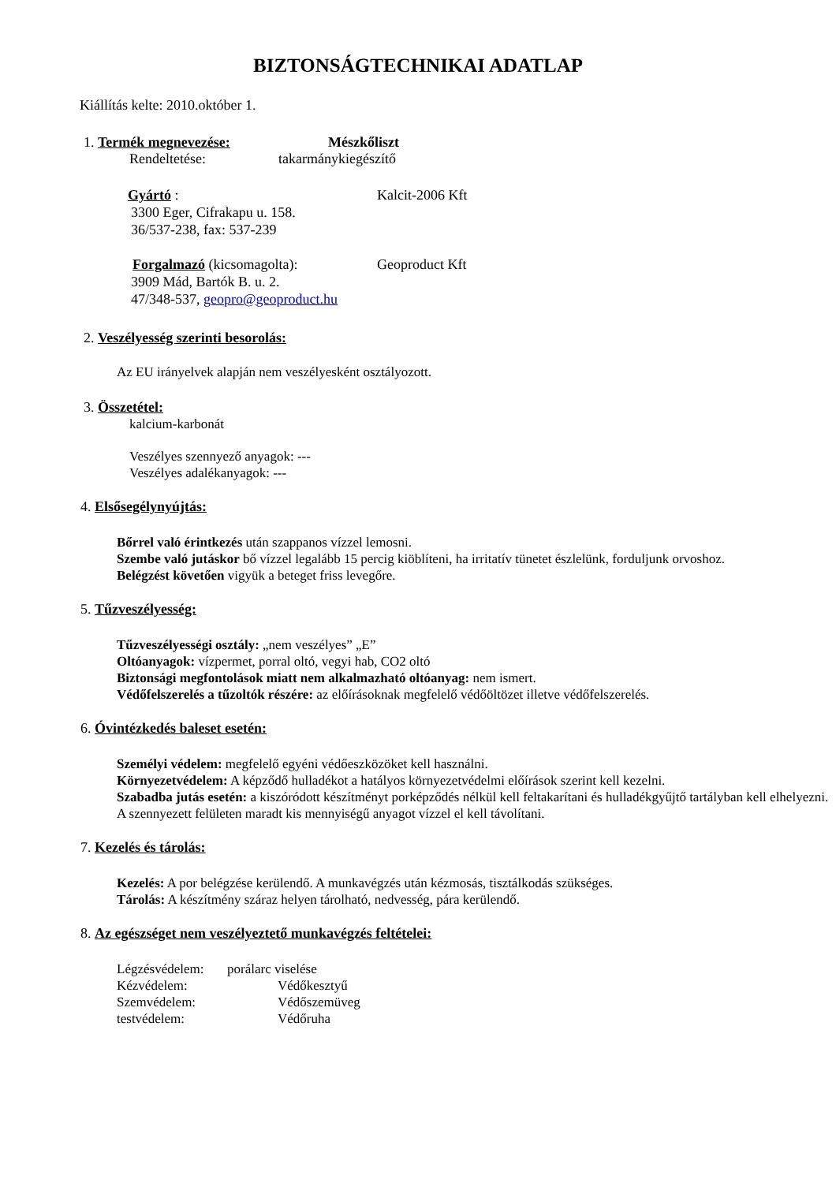BIZTONSÁGTECHNIKAI ADATLAP
Kiállítás kelte: 2010.október 1.
1. Termék megnevezése: Mészkőliszt
Rendeltetése: takarmánykiegészítő
Gyártó : Kalcit-2006 Kft
3300 Eger, Cifrakapu u. 158.
36/537-238, fax: 537-239
Forgalmazó (kicsomagolta): Geoproduct Kft
3909 Mád, Bartók B. u. 2.
47/348-537, geopro@geoproduct.hu
2. Veszélyesség szerinti besorolás:
Az EU irányelvek alapján nem veszélyesként osztályozott.
3. Összetétel:
kalcium-karbonát
Veszélyes szennyező anyagok: ---
Veszélyes adalékanyagok: ---
4. Elsősegélynyújtás:
Bőrrel való érintkezés után szappanos vízzel lemosni.
Szembe való jutáskor bő vízzel legalább 15 percig kiöblíteni, ha irritatív tünetet észlelünk, forduljunk orvoshoz.
Belégzést követően vigyük a beteget friss levegőre.
5. Tűzveszélyesség:
Tűzveszélyességi osztály: „nem veszélyes” „E”
Oltóanyagok: vízpermet, porral oltó, vegyi hab, CO2 oltó
Biztonsági megfontolások miatt nem alkalmazható oltóanyag: nem ismert.
Védőfelszerelés a tűzoltók részére: az előírásoknak megfelelő védőöltözet illetve védőfelszerelés.
6. Óvintézkedés baleset esetén:
Személyi védelem: megfelelő egyéni védőeszközöket kell használni.
Környezetvédelem: A képződő hulladékot a hatályos környezetvédelmi előírások szerint kell kezelni.
Szabadba jutás esetén: a kiszóródott készítményt porképződés nélkül kell feltakarítani és hulladékgyűjtő tartályban kell elhelyezni. A szennyezett felületen maradt kis mennyiségű anyagot vízzel el kell távolítani.
7. Kezelés és tárolás:
Kezelés: A por belégzése kerülendő. A munkavégzés után kézmosás, tisztálkodás szükséges.
Tárolás: A készítmény száraz helyen tárolható, nedvesség, pára kerülendő.
8. Az egészséget nem veszélyeztető munkavégzés feltételei:
Légzésvédelem: porálarc viselése
Kézvédelem: Védőkesztyű
Szemvédelem: Védőszemüveg
testvédelem: Védőruha